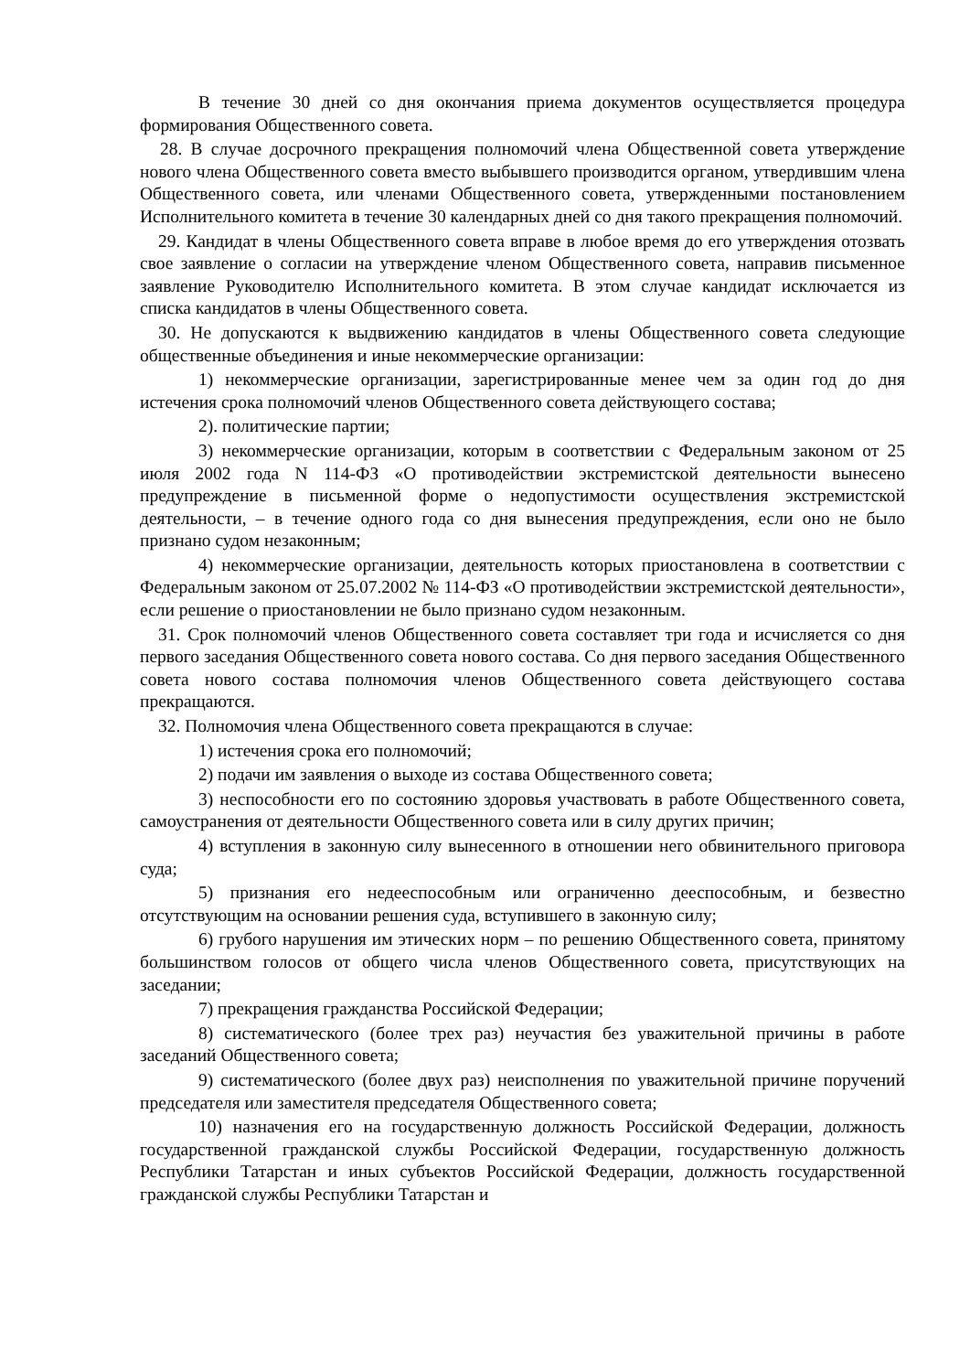В течение 30 дней со дня окончания приема документов осуществляется процедура формирования Общественного совета.
28. В случае досрочного прекращения полномочий члена Общественной совета утверждение нового члена Общественного совета вместо выбывшего производится органом, утвердившим члена Общественного совета, или членами Общественного совета, утвержденными постановлением Исполнительного комитета в течение 30 календарных дней со дня такого прекращения полномочий.
29. Кандидат в члены Общественного совета вправе в любое время до его утверждения отозвать свое заявление о согласии на утверждение членом Общественного совета, направив письменное заявление Руководителю Исполнительного комитета. В этом случае кандидат исключается из списка кандидатов в члены Общественного совета.
30. Не допускаются к выдвижению кандидатов в члены Общественного совета следующие общественные объединения и иные некоммерческие организации:
1) некоммерческие организации, зарегистрированные менее чем за один год до дня истечения срока полномочий членов Общественного совета действующего состава;
2). политические партии;
3) некоммерческие организации, которым в соответствии с Федеральным законом от 25 июля 2002 года N 114-ФЗ «О противодействии экстремистской деятельности вынесено предупреждение в письменной форме о недопустимости осуществления экстремистской деятельности, – в течение одного года со дня вынесения предупреждения, если оно не было признано судом незаконным;
4) некоммерческие организации, деятельность которых приостановлена в соответствии с Федеральным законом от 25.07.2002 № 114-ФЗ «О противодействии экстремистской деятельности», если решение о приостановлении не было признано судом незаконным.
31. Срок полномочий членов Общественного совета составляет три года и исчисляется со дня первого заседания Общественного совета нового состава. Со дня первого заседания Общественного совета нового состава полномочия членов Общественного совета действующего состава прекращаются.
32. Полномочия члена Общественного совета прекращаются в случае:
1) истечения срока его полномочий;
2) подачи им заявления о выходе из состава Общественного совета;
3) неспособности его по состоянию здоровья участвовать в работе Общественного совета, самоустранения от деятельности Общественного совета или в силу других причин;
4) вступления в законную силу вынесенного в отношении него обвинительного приговора суда;
5) признания его недееспособным или ограниченно дееспособным, и безвестно отсутствующим на основании решения суда, вступившего в законную силу;
6) грубого нарушения им этических норм – по решению Общественного совета, принятому большинством голосов от общего числа членов Общественного совета, присутствующих на заседании;
7) прекращения гражданства Российской Федерации;
8) систематического (более трех раз) неучастия без уважительной причины в работе заседаний Общественного совета;
9) систематического (более двух раз) неисполнения по уважительной причине поручений председателя или заместителя председателя Общественного совета;
10) назначения его на государственную должность Российской Федерации, должность государственной гражданской службы Российской Федерации, государственную должность Республики Татарстан и иных субъектов Российской Федерации, должность государственной гражданской службы Республики Татарстан и